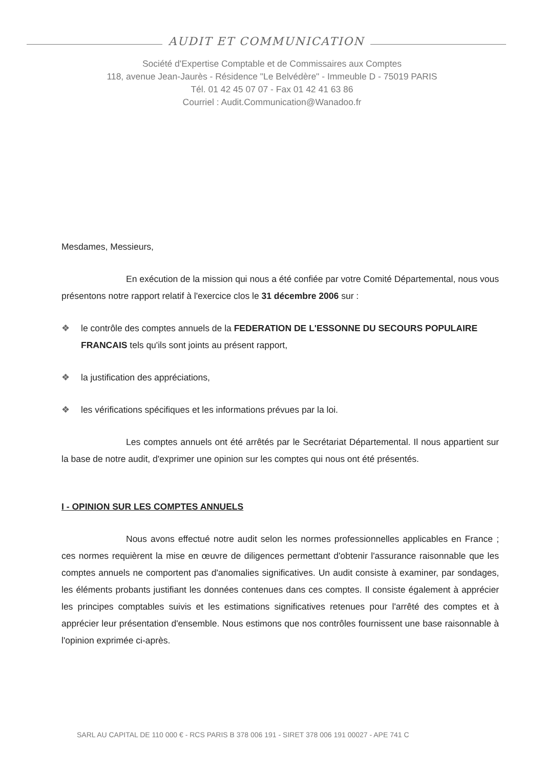AUDIT ET COMMUNICATION
Société d'Expertise Comptable et de Commissaires aux Comptes
118, avenue Jean-Jaurès - Résidence "Le Belvédère" - Immeuble D - 75019 PARIS
Tél. 01 42 45 07 07 - Fax 01 42 41 63 86
Courriel : Audit.Communication@Wanadoo.fr
Mesdames, Messieurs,
En exécution de la mission qui nous a été confiée par votre Comité Départemental, nous vous présentons notre rapport relatif à l'exercice clos le 31 décembre 2006 sur :
❖ le contrôle des comptes annuels de la FEDERATION DE L'ESSONNE DU SECOURS POPULAIRE FRANCAIS tels qu'ils sont joints au présent rapport,
❖ la justification des appréciations,
❖ les vérifications spécifiques et les informations prévues par la loi.
Les comptes annuels ont été arrêtés par le Secrétariat Départemental. Il nous appartient sur la base de notre audit, d'exprimer une opinion sur les comptes qui nous ont été présentés.
I - OPINION SUR LES COMPTES ANNUELS
Nous avons effectué notre audit selon les normes professionnelles applicables en France ; ces normes requièrent la mise en œuvre de diligences permettant d'obtenir l'assurance raisonnable que les comptes annuels ne comportent pas d'anomalies significatives. Un audit consiste à examiner, par sondages, les éléments probants justifiant les données contenues dans ces comptes. Il consiste également à apprécier les principes comptables suivis et les estimations significatives retenues pour l'arrêté des comptes et à apprécier leur présentation d'ensemble. Nous estimons que nos contrôles fournissent une base raisonnable à l'opinion exprimée ci-après.
SARL AU CAPITAL DE 110 000 € - RCS PARIS B 378 006 191 - SIRET 378 006 191 00027 - APE 741 C